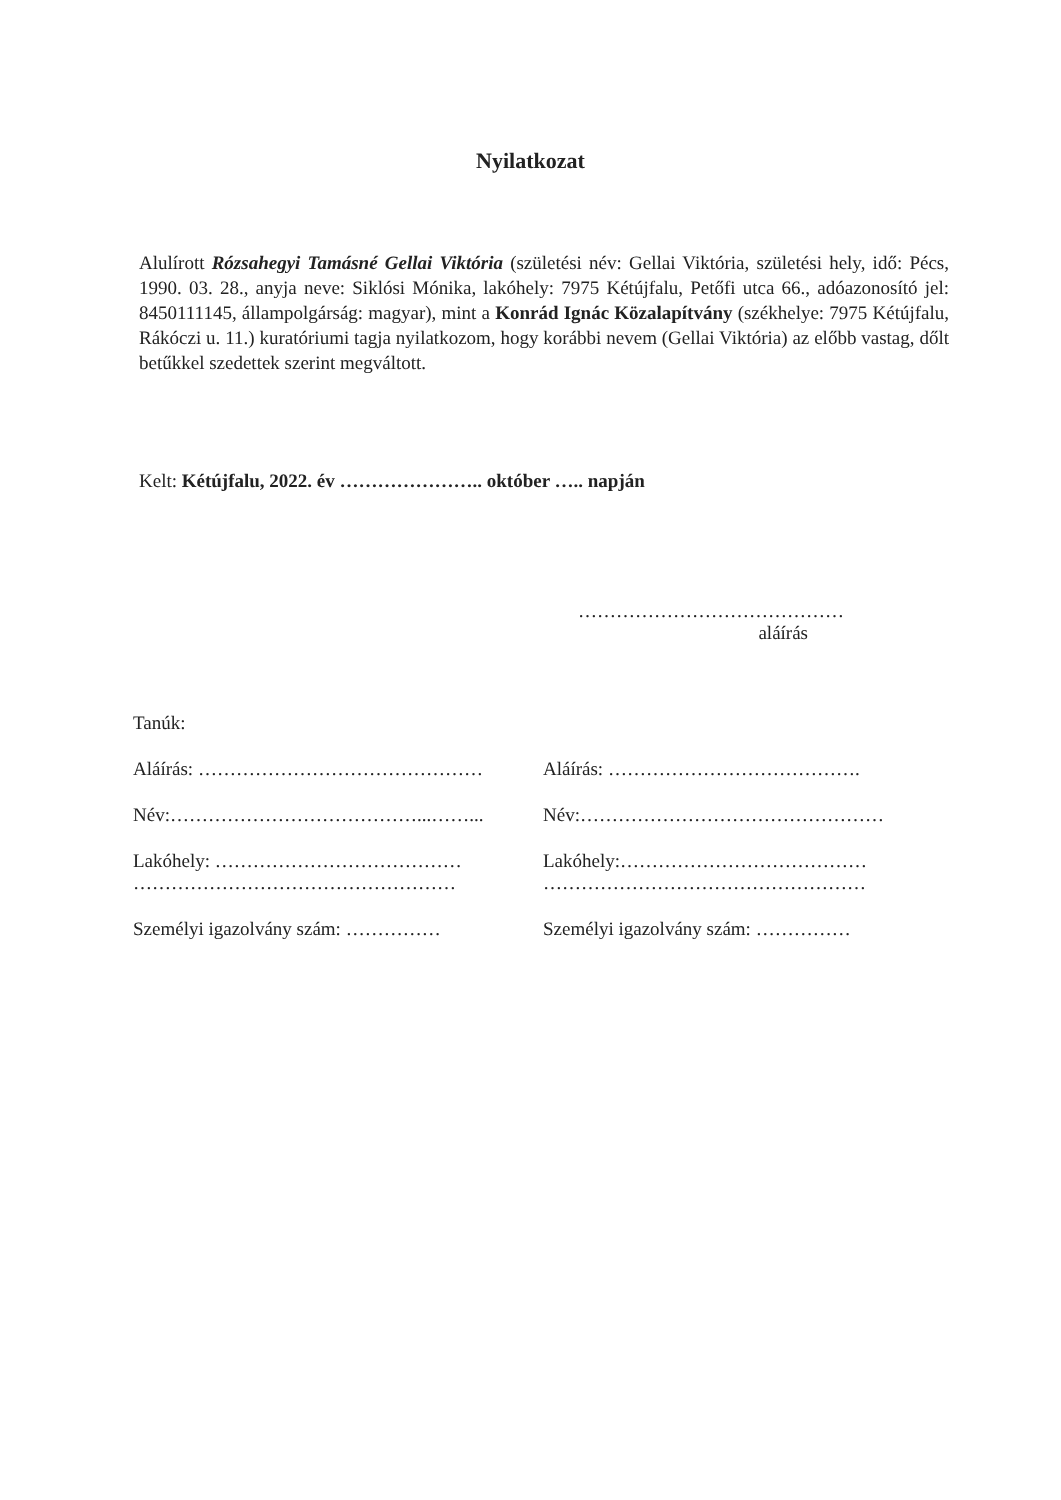Nyilatkozat
Alulírott Rózsahegyi Tamásné Gellai Viktória (születési név: Gellai Viktória, születési hely, idő: Pécs, 1990. 03. 28., anyja neve: Siklósi Mónika, lakóhely: 7975 Kétújfalu, Petőfi utca 66., adóazonosító jel: 8450111145, állampolgárság: magyar), mint a Konrád Ignác Közalapítvány (székhelye: 7975 Kétújfalu, Rákóczi u. 11.) kuratóriumi tagja nyilatkozom, hogy korábbi nevem (Gellai Viktória) az előbb vastag, dőlt betűkkel szedettek szerint megváltott.
Kelt: Kétújfalu, 2022. év ………………….. október ….. napján
……………………………………
aláírás
Tanúk:
Aláírás: ……………………………………… Aláírás: ………………………………….
Név:…………………………………...……... Név:…………………………………………
Lakóhely: …………………………………
……………………………………………
Lakóhely:…………………………………
……………………………………………
Személyi igazolvány szám: …………… Személyi igazolvány szám: ……………